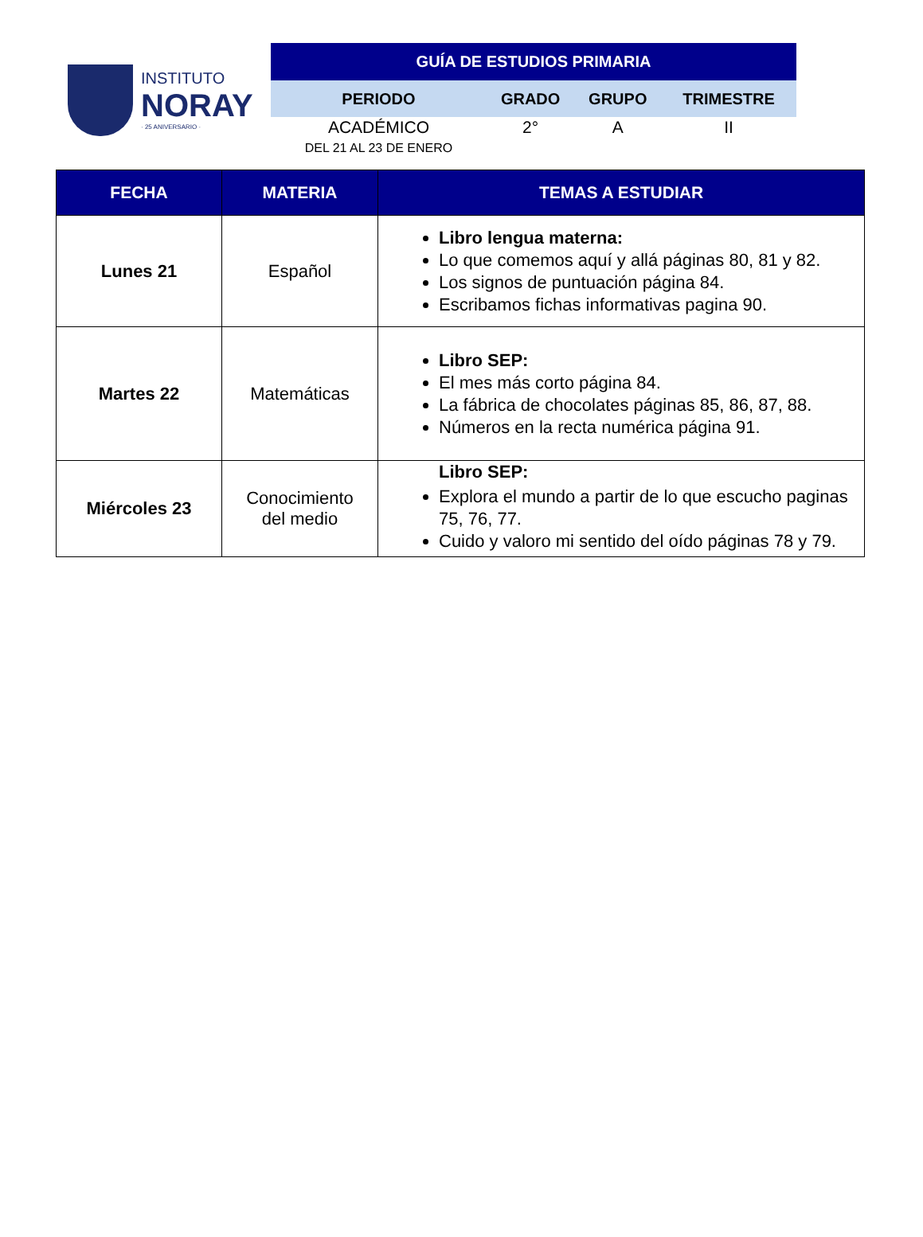INSTITUTO
NORAY
· 25 ANIVERSARIO ·
| GUÍA DE ESTUDIOS PRIMARIA | | | |
| PERIODO | GRADO | GRUPO | TRIMESTRE |
| ACADÉMICO DEL 21 AL 23 DE ENERO | 2° | A | II |
| FECHA | MATERIA | TEMAS A ESTUDIAR |
| --- | --- | --- |
| Lunes 21 | Español | Libro lengua materna: Lo que comemos aquí y allá páginas 80, 81 y 82. Los signos de puntuación página 84. Escribamos fichas informativas pagina 90. |
| Martes 22 | Matemáticas | Libro SEP: El mes más corto página 84. La fábrica de chocolates páginas 85, 86, 87, 88. Números en la recta numérica página 91. |
| Miércoles 23 | Conocimiento del medio | Libro SEP: Explora el mundo a partir de lo que escucho paginas 75, 76, 77. Cuido y valoro mi sentido del oído páginas 78 y 79. |